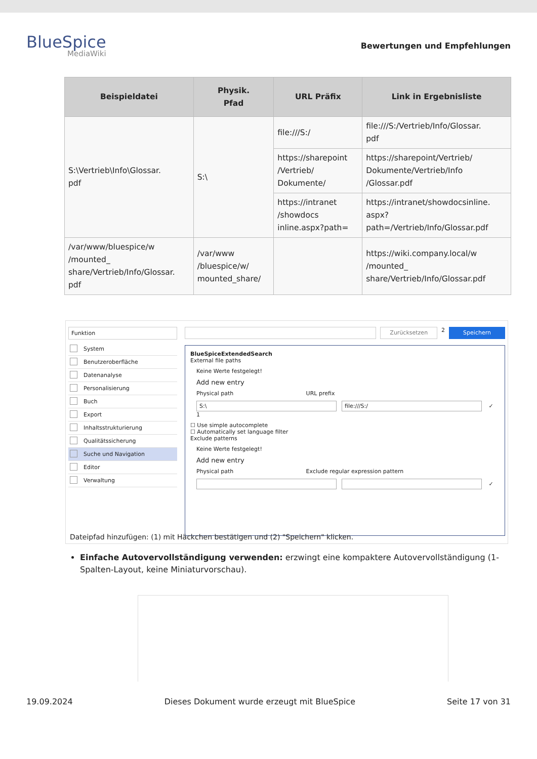BlueSpice
MediaWiki
Bewertungen und Empfehlungen
| Beispieldatei | Physik. Pfad | URL Präfix | Link in Ergebnisliste |
| --- | --- | --- | --- |
| S:\Vertrieb\Info\Glossar. pdf | S:\ | file:///S:/ | file:///S:/Vertrieb/Info/Glossar. pdf |
| | | https://sharepoint /Vertrieb/ Dokumente/ | https://sharepoint/Vertrieb/ Dokumente/Vertrieb/Info /Glossar.pdf |
| | | https://intranet /showdocs inline.aspx?path= | https://intranet/showdocsinline. aspx? path=/Vertrieb/Info/Glossar.pdf |
| /var/www/bluespice/w /mounted_ share/Vertrieb/Info/Glossar. pdf | /var/www /bluespice/w/ mounted_share/ | | https://wiki.company.local/w /mounted_ share/Vertrieb/Info/Glossar.pdf |
Funktion
System
Benutzeroberfläche
Datenanalyse
Personalisierung
Buch
Export
Inhaltsstrukturierung
Qualitätssicherung
Suche und Navigation
Editor
Verwaltung
Zurücksetzen 2 Speichern
BlueSpiceExtendedSearch
External file paths
Keine Werte festgelegt!
Add new entry
Physical path URL prefix
S:\ file:///S:/ ✓ 1
☐ Use simple autocomplete
☐ Automatically set language filter
Exclude patterns
Keine Werte festgelegt!
Add new entry
Physical path Exclude regular expression pattern
✓
Dateipfad hinzufügen: (1) mit Häckchen bestätigen und (2) "Speichern" klicken.
Einfache Autovervollständigung verwenden: erzwingt eine kompaktere Autovervollständigung (1-Spalten-Layout, keine Miniaturvorschau).
19.09.2024 Dieses Dokument wurde erzeugt mit BlueSpice Seite 17 von 31